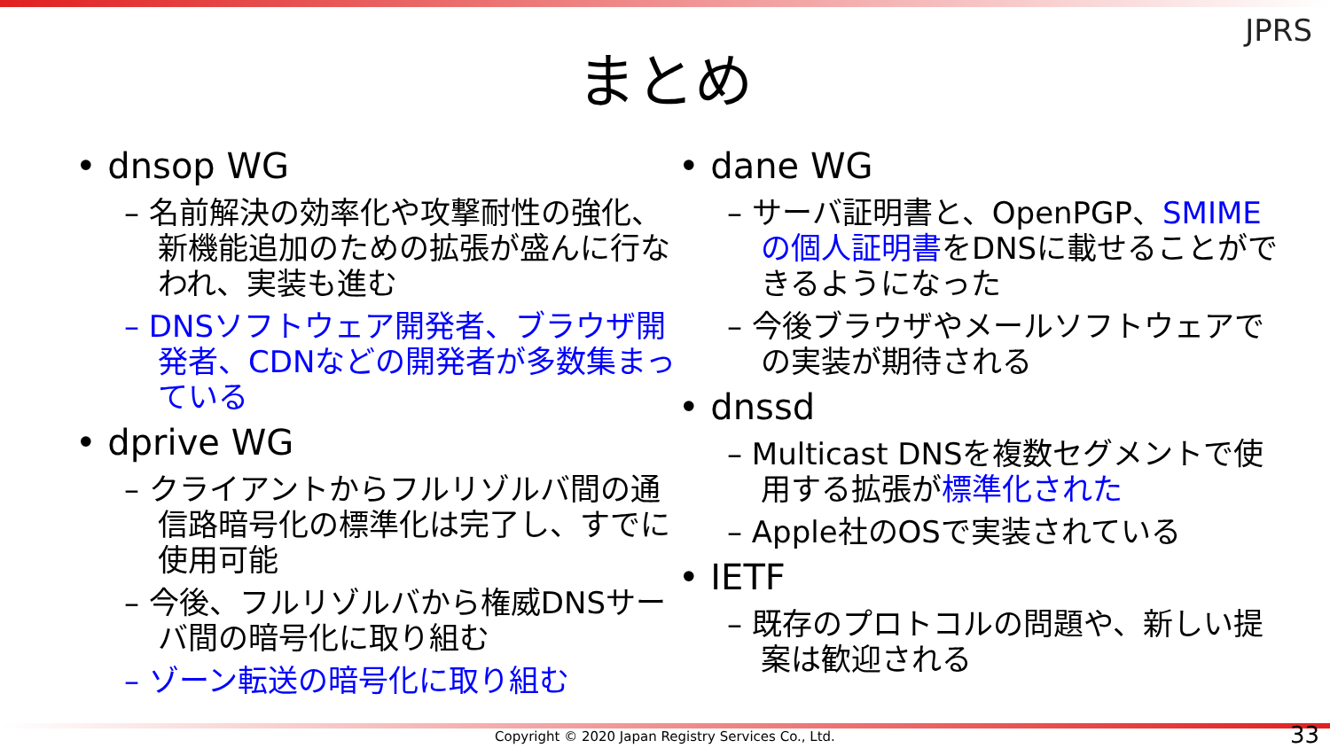JPRS
まとめ
• dnsop WG
– 名前解決の効率化や攻撃耐性の強化、新機能追加のための拡張が盛んに行なわれ、実装も進む
– DNSソフトウェア開発者、ブラウザ開発者、CDNなどの開発者が多数集まっている
• dprive WG
– クライアントからフルリゾルバ間の通信路暗号化の標準化は完了し、すでに使用可能
– 今後、フルリゾルバから権威DNSサーバ間の暗号化に取り組む
– ゾーン転送の暗号化に取り組む
• dane WG
– サーバ証明書と、OpenPGP、SMIMEの個人証明書をDNSに載せることができるようになった
– 今後ブラウザやメールソフトウェアでの実装が期待される
• dnssd
– Multicast DNSを複数セグメントで使用する拡張が標準化された
– Apple社のOSで実装されている
• IETF
– 既存のプロトコルの問題や、新しい提案は歓迎される
Copyright © 2020 Japan Registry Services Co., Ltd. 33